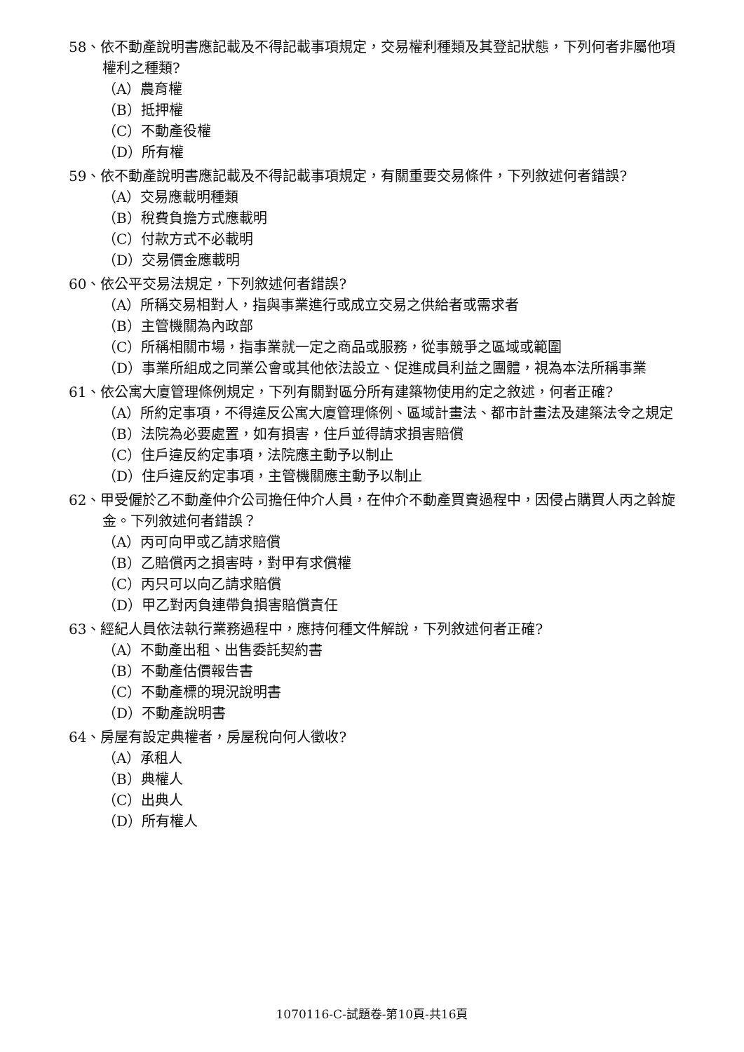58、依不動產說明書應記載及不得記載事項規定，交易權利種類及其登記狀態，下列何者非屬他項權利之種類?
（A）農育權
（B）抵押權
（C）不動產役權
（D）所有權
59、依不動產說明書應記載及不得記載事項規定，有關重要交易條件，下列敘述何者錯誤?
（A）交易應載明種類
（B）稅費負擔方式應載明
（C）付款方式不必載明
（D）交易價金應載明
60、依公平交易法規定，下列敘述何者錯誤?
（A）所稱交易相對人，指與事業進行或成立交易之供給者或需求者
（B）主管機關為內政部
（C）所稱相關市場，指事業就一定之商品或服務，從事競爭之區域或範圍
（D）事業所組成之同業公會或其他依法設立、促進成員利益之團體，視為本法所稱事業
61、依公寓大廈管理條例規定，下列有關對區分所有建築物使用約定之敘述，何者正確?
（A）所約定事項，不得違反公寓大廈管理條例、區域計畫法、都市計畫法及建築法令之規定
（B）法院為必要處置，如有損害，住戶並得請求損害賠償
（C）住戶違反約定事項，法院應主動予以制止
（D）住戶違反約定事項，主管機關應主動予以制止
62、甲受僱於乙不動產仲介公司擔任仲介人員，在仲介不動產買賣過程中，因侵占購買人丙之斡旋金。下列敘述何者錯誤？
（A）丙可向甲或乙請求賠償
（B）乙賠償丙之損害時，對甲有求償權
（C）丙只可以向乙請求賠償
（D）甲乙對丙負連帶負損害賠償責任
63、經紀人員依法執行業務過程中，應持何種文件解說，下列敘述何者正確?
（A）不動產出租、出售委託契約書
（B）不動產估價報告書
（C）不動產標的現況說明書
（D）不動產說明書
64、房屋有設定典權者，房屋稅向何人徵收?
（A）承租人
（B）典權人
（C）出典人
（D）所有權人
1070116-C-試題卷-第10頁-共16頁